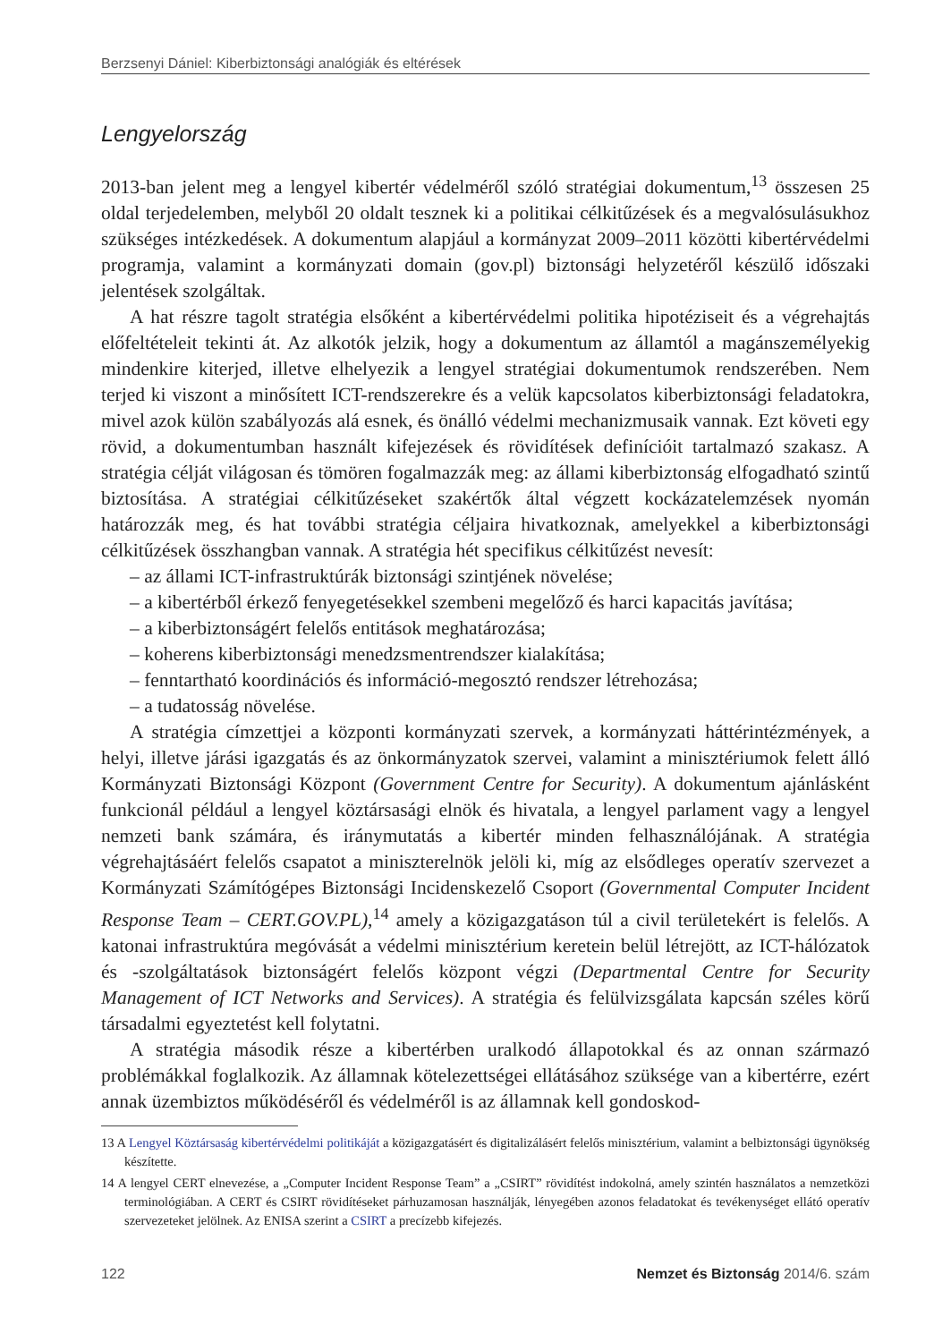Berzsenyi Dániel: Kiberbiztonsági analógiák és eltérések
Lengyelország
2013-ban jelent meg a lengyel kibertér védelméről szóló stratégiai dokumentum,<sup>13</sup> összesen 25 oldal terjedelemben, melyből 20 oldalt tesznek ki a politikai célkitűzések és a megvalósulásukhoz szükséges intézkedések. A dokumentum alapjául a kormányzat 2009–2011 közötti kibertérvédelmi programja, valamint a kormányzati domain (gov.pl) biztonsági helyzetéről készülő időszaki jelentések szolgáltak.
A hat részre tagolt stratégia elsőként a kibertérvédelmi politika hipotéziseit és a végrehajtás előfeltételeit tekinti át. Az alkotók jelzik, hogy a dokumentum az államtól a magánszemélyekig mindenkire kiterjed, illetve elhelyezik a lengyel stratégiai dokumentumok rendszerében. Nem terjed ki viszont a minősített ICT-rendszerekre és a velük kapcsolatos kiberbiztonsági feladatokra, mivel azok külön szabályozás alá esnek, és önálló védelmi mechanizmusaik vannak. Ezt követi egy rövid, a dokumentumban használt kifejezések és rövidítések definícióit tartalmazó szakasz. A stratégia célját világosan és tömören fogalmazzák meg: az állami kiberbiztonság elfogadható szintű biztosítása. A stratégiai célkitűzéseket szakértők által végzett kockázatelemzések nyomán határozzák meg, és hat további stratégia céljaira hivatkoznak, amelyekkel a kiberbiztonsági célkitűzések összhangban vannak. A stratégia hét specifikus célkitűzést nevesít:
– az állami ICT-infrastruktúrák biztonsági szintjének növelése;
– a kibertérből érkező fenyegetésekkel szembeni megelőző és harci kapacitás javítása;
– a kiberbiztonságért felelős entitások meghatározása;
– koherens kiberbiztonsági menedzsmentrendszer kialakítása;
– fenntartható koordinációs és információ-megosztó rendszer létrehozása;
– a tudatosság növelése.
A stratégia címzettjei a központi kormányzati szervek, a kormányzati háttérintézmények, a helyi, illetve járási igazgatás és az önkormányzatok szervei, valamint a minisztériumok felett álló Kormányzati Biztonsági Központ (Government Centre for Security). A dokumentum ajánlásként funkcionál például a lengyel köztársasági elnök és hivatala, a lengyel parlament vagy a lengyel nemzeti bank számára, és iránymutatás a kibertér minden felhasználójának. A stratégia végrehajtásáért felelős csapatot a miniszterelnök jelöli ki, míg az elsődleges operatív szervezet a Kormányzati Számítógépes Biztonsági Incidenskezelő Csoport (Governmental Computer Incident Response Team – CERT.GOV.PL),<sup>14</sup> amely a közigazgatáson túl a civil területekért is felelős. A katonai infrastruktúra megóvását a védelmi minisztérium keretein belül létrejött, az ICT-hálózatok és -szolgáltatások biztonságért felelős központ végzi (Departmental Centre for Security Management of ICT Networks and Services). A stratégia és felülvizsgálata kapcsán széles körű társadalmi egyeztetést kell folytatni.
A stratégia második része a kibertérben uralkodó állapotokkal és az onnan származó problémákkal foglalkozik. Az államnak kötelezettségei ellátásához szüksége van a kibertérre, ezért annak üzembiztos működéséről és védelméről is az államnak kell gondoskod-
13 A Lengyel Köztársaság kibertérvédelmi politikáját a közigazgatásért és digitalizálásért felelős minisztérium, valamint a belbiztonsági ügynökség készítette.
14 A lengyel CERT elnevezése, a „Computer Incident Response Team” a „CSIRT” rövidítést indokolná, amely szintén használatos a nemzetközi terminológiában. A CERT és CSIRT rövidítéseket párhuzamosan használják, lényegében azonos feladatokat és tevékenységet ellátó operatív szervezeteket jelölnek. Az ENISA szerint a CSIRT a precízebb kifejezés.
122 Nemzet és Biztonság 2014/6. szám